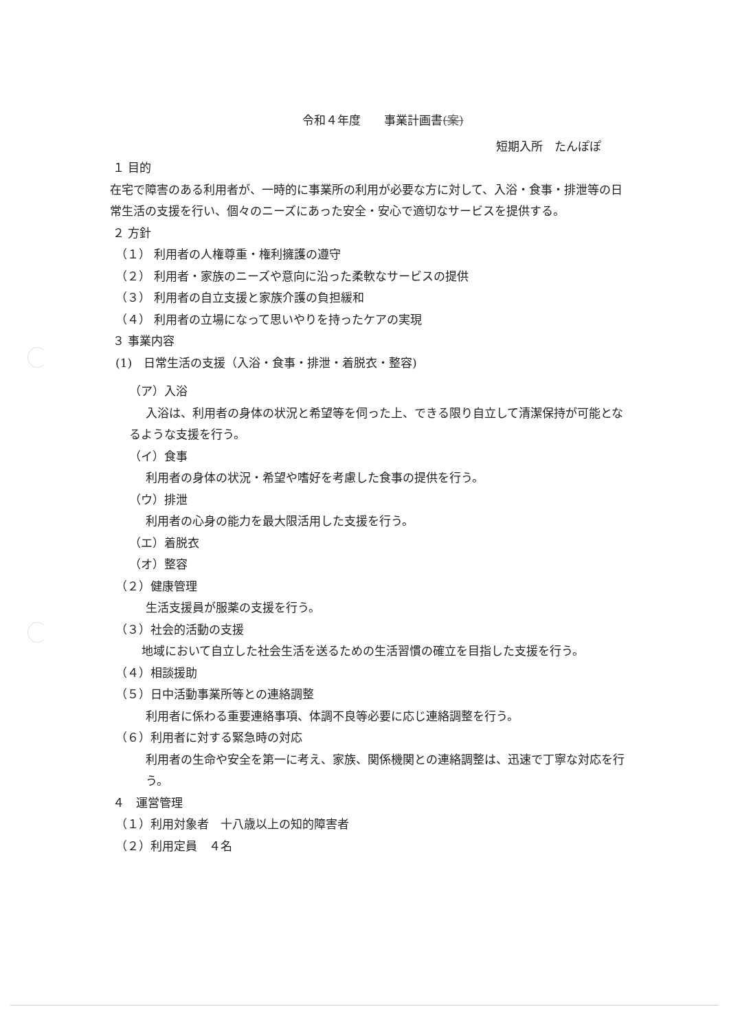令和４年度　　事業計画書(案)
短期入所　たんぽぽ
１ 目的
在宅で障害のある利用者が、一時的に事業所の利用が必要な方に対して、入浴・食事・排泄等の日常生活の支援を行い、個々のニーズにあった安全・安心で適切なサービスを提供する。
２ 方針
（１） 利用者の人権尊重・権利擁護の遵守
（２） 利用者・家族のニーズや意向に沿った柔軟なサービスの提供
（３） 利用者の自立支援と家族介護の負担緩和
（４） 利用者の立場になって思いやりを持ったケアの実現
３ 事業内容
(1)　日常生活の支援（入浴・食事・排泄・着脱衣・整容)
（ア）入浴
入浴は、利用者の身体の状況と希望等を伺った上、できる限り自立して清潔保持が可能となるような支援を行う。
（イ）食事
利用者の身体の状況・希望や嗜好を考慮した食事の提供を行う。
（ウ）排泄
利用者の心身の能力を最大限活用した支援を行う。
（エ）着脱衣
（オ）整容
（２）健康管理
生活支援員が服薬の支援を行う。
（３）社会的活動の支援
地域において自立した社会生活を送るための生活習慣の確立を目指した支援を行う。
（４）相談援助
（５）日中活動事業所等との連絡調整
利用者に係わる重要連絡事項、体調不良等必要に応じ連絡調整を行う。
（６）利用者に対する緊急時の対応
利用者の生命や安全を第一に考え、家族、関係機関との連絡調整は、迅速で丁寧な対応を行う。
４　運営管理
（１）利用対象者　十八歳以上の知的障害者
（２）利用定員　４名